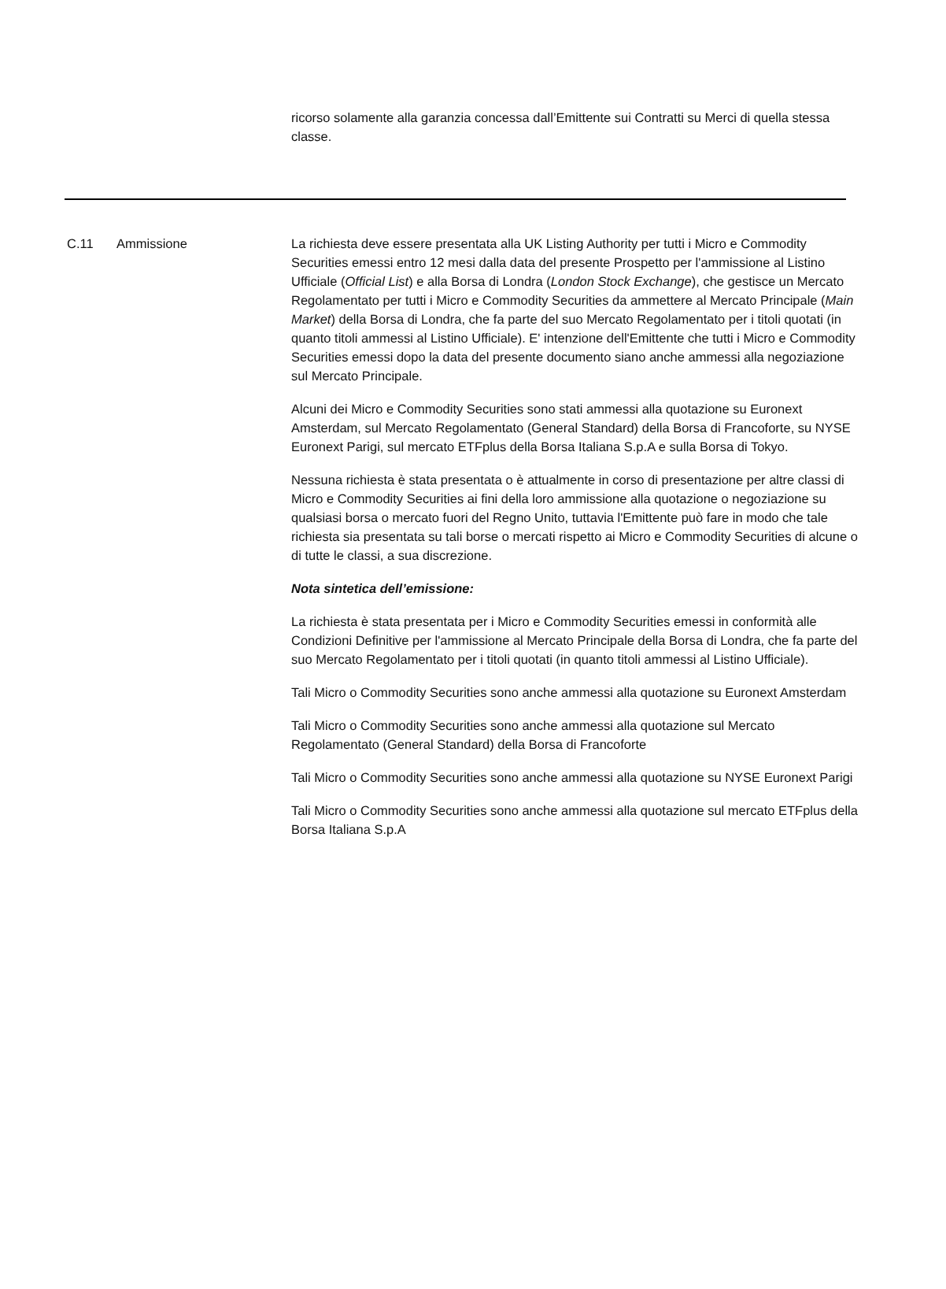ricorso solamente alla garanzia concessa dall’Emittente sui Contratti su Merci di quella stessa classe.
C.11 Ammissione La richiesta deve essere presentata alla UK Listing Authority per tutti i Micro e Commodity Securities emessi entro 12 mesi dalla data del presente Prospetto per l'ammissione al Listino Ufficiale (Official List) e alla Borsa di Londra (London Stock Exchange), che gestisce un Mercato Regolamentato per tutti i Micro e Commodity Securities da ammettere al Mercato Principale (Main Market) della Borsa di Londra, che fa parte del suo Mercato Regolamentato per i titoli quotati (in quanto titoli ammessi al Listino Ufficiale). E' intenzione dell'Emittente che tutti i Micro e Commodity Securities emessi dopo la data del presente documento siano anche ammessi alla negoziazione sul Mercato Principale.
Alcuni dei Micro e Commodity Securities sono stati ammessi alla quotazione su Euronext Amsterdam, sul Mercato Regolamentato (General Standard) della Borsa di Francoforte, su NYSE Euronext Parigi, sul mercato ETFplus della Borsa Italiana S.p.A e sulla Borsa di Tokyo.
Nessuna richiesta è stata presentata o è attualmente in corso di presentazione per altre classi di Micro e Commodity Securities ai fini della loro ammissione alla quotazione o negoziazione su qualsiasi borsa o mercato fuori del Regno Unito, tuttavia l'Emittente può fare in modo che tale richiesta sia presentata su tali borse o mercati rispetto ai Micro e Commodity Securities di alcune o di tutte le classi, a sua discrezione.
Nota sintetica dell’emissione:
La richiesta è stata presentata per i Micro e Commodity Securities emessi in conformità alle Condizioni Definitive per l'ammissione al Mercato Principale della Borsa di Londra, che fa parte del suo Mercato Regolamentato per i titoli quotati (in quanto titoli ammessi al Listino Ufficiale).
Tali Micro o Commodity Securities sono anche ammessi alla quotazione su Euronext Amsterdam
Tali Micro o Commodity Securities sono anche ammessi alla quotazione sul Mercato Regolamentato (General Standard) della Borsa di Francoforte
Tali Micro o Commodity Securities sono anche ammessi alla quotazione su NYSE Euronext Parigi
Tali Micro o Commodity Securities sono anche ammessi alla quotazione sul mercato ETFplus della Borsa Italiana S.p.A